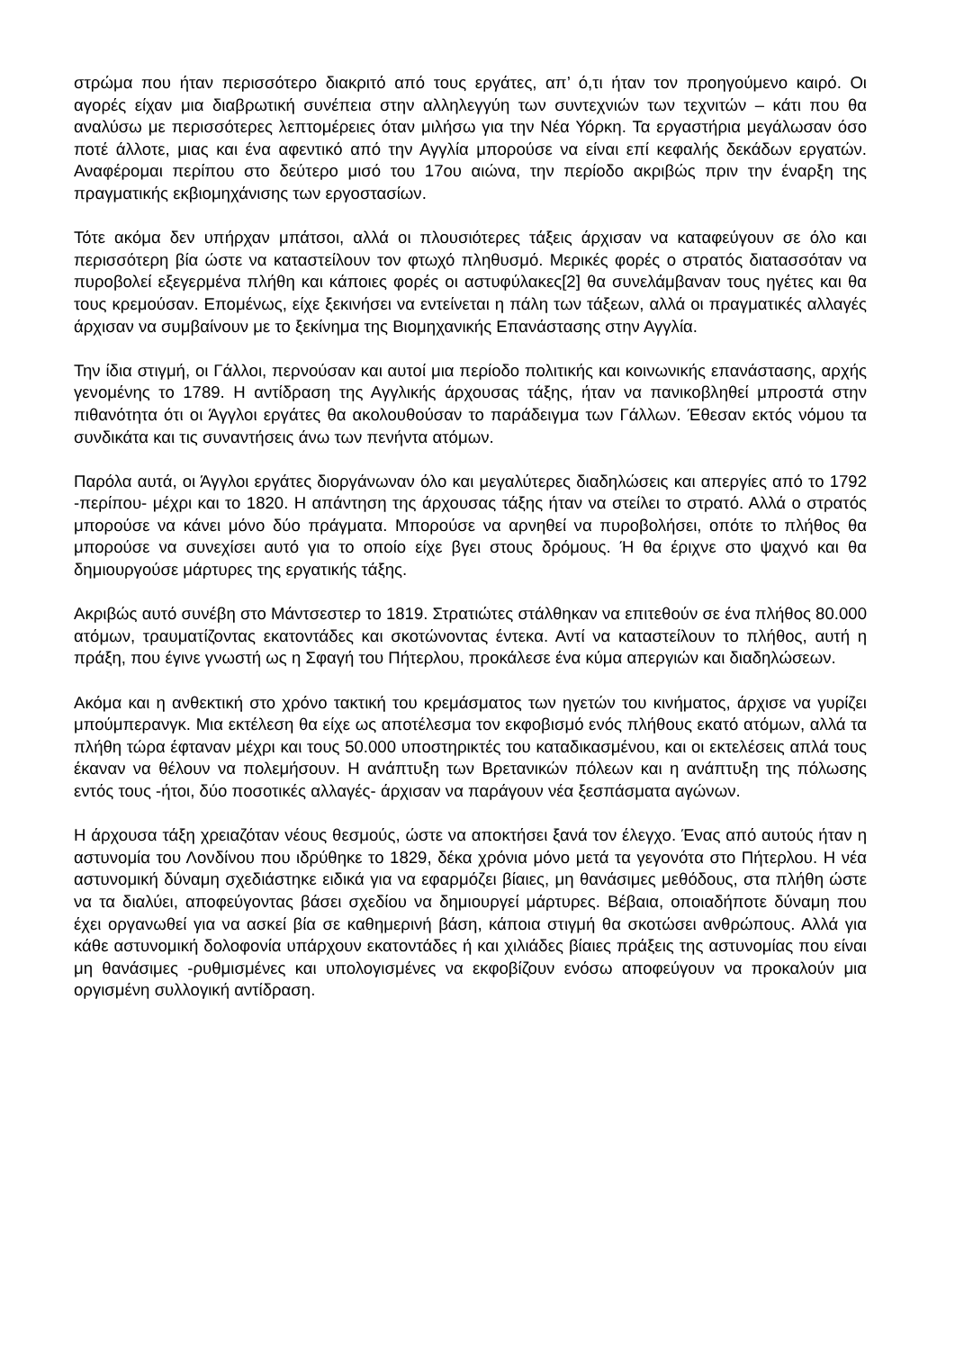στρώμα που ήταν περισσότερο διακριτό από τους εργάτες, απ’ ό,τι ήταν τον προηγούμενο καιρό. Οι αγορές είχαν μια διαβρωτική συνέπεια στην αλληλεγγύη των συντεχνιών των τεχνιτών – κάτι που θα αναλύσω με περισσότερες λεπτομέρειες όταν μιλήσω για την Νέα Υόρκη. Τα εργαστήρια μεγάλωσαν όσο ποτέ άλλοτε, μιας και ένα αφεντικό από την Αγγλία μπορούσε να είναι επί κεφαλής δεκάδων εργατών. Αναφέρομαι περίπου στο δεύτερο μισό του 17ου αιώνα, την περίοδο ακριβώς πριν την έναρξη της πραγματικής εκβιομηχάνισης των εργοστασίων.
Τότε ακόμα δεν υπήρχαν μπάτσοι, αλλά οι πλουσιότερες τάξεις άρχισαν να καταφεύγουν σε όλο και περισσότερη βία ώστε να καταστείλουν τον φτωχό πληθυσμό. Μερικές φορές ο στρατός διατασσόταν να πυροβολεί εξεγερμένα πλήθη και κάποιες φορές οι αστυφύλακες[2] θα συνελάμβαναν τους ηγέτες και θα τους κρεμούσαν. Επομένως, είχε ξεκινήσει να εντείνεται η πάλη των τάξεων, αλλά οι πραγματικές αλλαγές άρχισαν να συμβαίνουν με το ξεκίνημα της Βιομηχανικής Επανάστασης στην Αγγλία.
Την ίδια στιγμή, οι Γάλλοι, περνούσαν και αυτοί μια περίοδο πολιτικής και κοινωνικής επανάστασης, αρχής γενομένης το 1789. Η αντίδραση της Αγγλικής άρχουσας τάξης, ήταν να πανικοβληθεί μπροστά στην πιθανότητα ότι οι Άγγλοι εργάτες θα ακολουθούσαν το παράδειγμα των Γάλλων. Έθεσαν εκτός νόμου τα συνδικάτα και τις συναντήσεις άνω των πενήντα ατόμων.
Παρόλα αυτά, οι Άγγλοι εργάτες διοργάνωναν όλο και μεγαλύτερες διαδηλώσεις και απεργίες από το 1792 -περίπου- μέχρι και το 1820. Η απάντηση της άρχουσας τάξης ήταν να στείλει το στρατό. Αλλά ο στρατός μπορούσε να κάνει μόνο δύο πράγματα. Μπορούσε να αρνηθεί να πυροβολήσει, οπότε το πλήθος θα μπορούσε να συνεχίσει αυτό για το οποίο είχε βγει στους δρόμους. Ή θα έριχνε στο ψαχνό και θα δημιουργούσε μάρτυρες της εργατικής τάξης.
Ακριβώς αυτό συνέβη στο Μάντσεστερ το 1819. Στρατιώτες στάλθηκαν να επιτεθούν σε ένα πλήθος 80.000 ατόμων, τραυματίζοντας εκατοντάδες και σκοτώνοντας έντεκα. Αντί να καταστείλουν το πλήθος, αυτή η πράξη, που έγινε γνωστή ως η Σφαγή του Πήτερλου, προκάλεσε ένα κύμα απεργιών και διαδηλώσεων.
Ακόμα και η ανθεκτική στο χρόνο τακτική του κρεμάσματος των ηγετών του κινήματος, άρχισε να γυρίζει μπούμπερανγκ. Μια εκτέλεση θα είχε ως αποτέλεσμα τον εκφοβισμό ενός πλήθους εκατό ατόμων, αλλά τα πλήθη τώρα έφταναν μέχρι και τους 50.000 υποστηρικτές του καταδικασμένου, και οι εκτελέσεις απλά τους έκαναν να θέλουν να πολεμήσουν. Η ανάπτυξη των Βρετανικών πόλεων και η ανάπτυξη της πόλωσης εντός τους -ήτοι, δύο ποσοτικές αλλαγές- άρχισαν να παράγουν νέα ξεσπάσματα αγώνων.
Η άρχουσα τάξη χρειαζόταν νέους θεσμούς, ώστε να αποκτήσει ξανά τον έλεγχο. Ένας από αυτούς ήταν η αστυνομία του Λονδίνου που ιδρύθηκε το 1829, δέκα χρόνια μόνο μετά τα γεγονότα στο Πήτερλου. Η νέα αστυνομική δύναμη σχεδιάστηκε ειδικά για να εφαρμόζει βίαιες, μη θανάσιμες μεθόδους, στα πλήθη ώστε να τα διαλύει, αποφεύγοντας βάσει σχεδίου να δημιουργεί μάρτυρες. Βέβαια, οποιαδήποτε δύναμη που έχει οργανωθεί για να ασκεί βία σε καθημερινή βάση, κάποια στιγμή θα σκοτώσει ανθρώπους. Αλλά για κάθε αστυνομική δολοφονία υπάρχουν εκατοντάδες ή και χιλιάδες βίαιες πράξεις της αστυνομίας που είναι μη θανάσιμες -ρυθμισμένες και υπολογισμένες να εκφοβίζουν ενόσω αποφεύγουν να προκαλούν μια οργισμένη συλλογική αντίδραση.